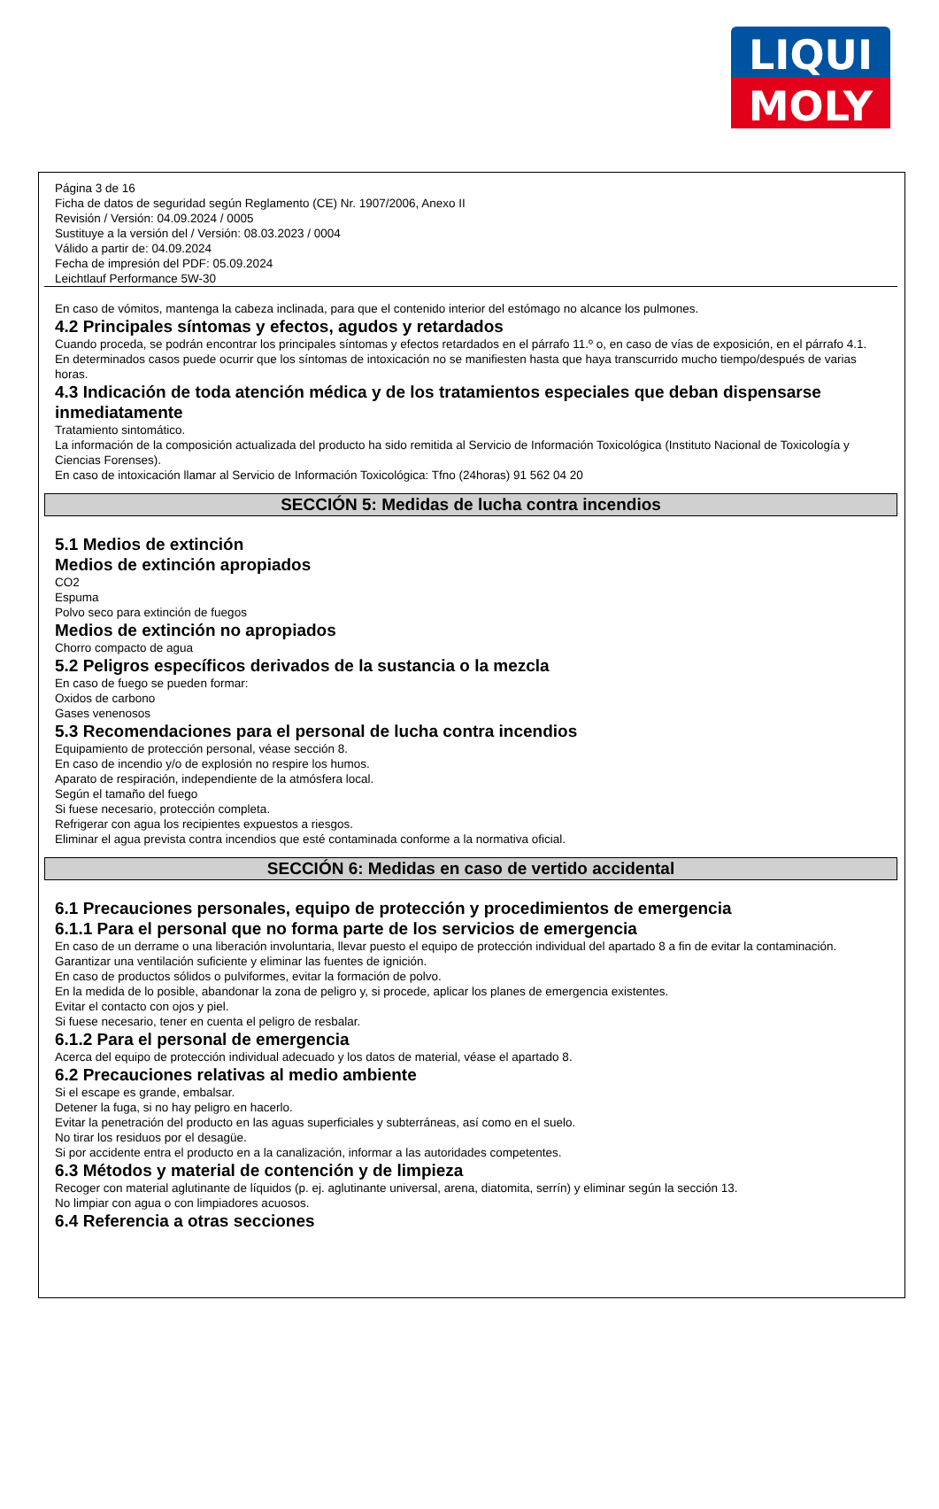LIQUI
MOLY
Página 3 de 16
Ficha de datos de seguridad según Reglamento (CE) Nr. 1907/2006, Anexo II
Revisión / Versión: 04.09.2024 / 0005
Sustituye a la versión del / Versión: 08.03.2023 / 0004
Válido a partir de: 04.09.2024
Fecha de impresión del PDF: 05.09.2024
Leichtlauf Performance 5W-30
En caso de vómitos, mantenga la cabeza inclinada, para que el contenido interior del estómago no alcance los pulmones.
4.2 Principales síntomas y efectos, agudos y retardados
Cuando proceda, se podrán encontrar los principales síntomas y efectos retardados en el párrafo 11.º o, en caso de vías de exposición, en el párrafo 4.1.
En determinados casos puede ocurrir que los síntomas de intoxicación no se manifiesten hasta que haya transcurrido mucho tiempo/después de varias horas.
4.3 Indicación de toda atención médica y de los tratamientos especiales que deban dispensarse inmediatamente
Tratamiento sintomático.
La información de la composición actualizada del producto ha sido remitida al Servicio de Información Toxicológica (Instituto Nacional de Toxicología y Ciencias Forenses).
En caso de intoxicación llamar al Servicio de Información Toxicológica: Tfno (24horas) 91 562 04 20
SECCIÓN 5: Medidas de lucha contra incendios
5.1 Medios de extinción
Medios de extinción apropiados
CO2
Espuma
Polvo seco para extinción de fuegos
Medios de extinción no apropiados
Chorro compacto de agua
5.2 Peligros específicos derivados de la sustancia o la mezcla
En caso de fuego se pueden formar:
Oxidos de carbono
Gases venenosos
5.3 Recomendaciones para el personal de lucha contra incendios
Equipamiento de protección personal, véase sección 8.
En caso de incendio y/o de explosión no respire los humos.
Aparato de respiración, independiente de la atmósfera local.
Según el tamaño del fuego
Si fuese necesario, protección completa.
Refrigerar con agua los recipientes expuestos a riesgos.
Eliminar el agua prevista contra incendios que esté contaminada conforme a la normativa oficial.
SECCIÓN 6: Medidas en caso de vertido accidental
6.1 Precauciones personales, equipo de protección y procedimientos de emergencia
6.1.1 Para el personal que no forma parte de los servicios de emergencia
En caso de un derrame o una liberación involuntaria, llevar puesto el equipo de protección individual del apartado 8 a fin de evitar la contaminación.
Garantizar una ventilación suficiente y eliminar las fuentes de ignición.
En caso de productos sólidos o pulviformes, evitar la formación de polvo.
En la medida de lo posible, abandonar la zona de peligro y, si procede, aplicar los planes de emergencia existentes.
Evitar el contacto con ojos y piel.
Si fuese necesario, tener en cuenta el peligro de resbalar.
6.1.2 Para el personal de emergencia
Acerca del equipo de protección individual adecuado y los datos de material, véase el apartado 8.
6.2 Precauciones relativas al medio ambiente
Si el escape es grande, embalsar.
Detener la fuga, si no hay peligro en hacerlo.
Evitar la penetración del producto en las aguas superficiales y subterráneas, así como en el suelo.
No tirar los residuos por el desagüe.
Si por accidente entra el producto en a la canalización, informar a las autoridades competentes.
6.3 Métodos y material de contención y de limpieza
Recoger con material aglutinante de líquidos (p. ej. aglutinante universal, arena, diatomita, serrín) y eliminar según la sección 13.
No limpiar con agua o con limpiadores acuosos.
6.4 Referencia a otras secciones